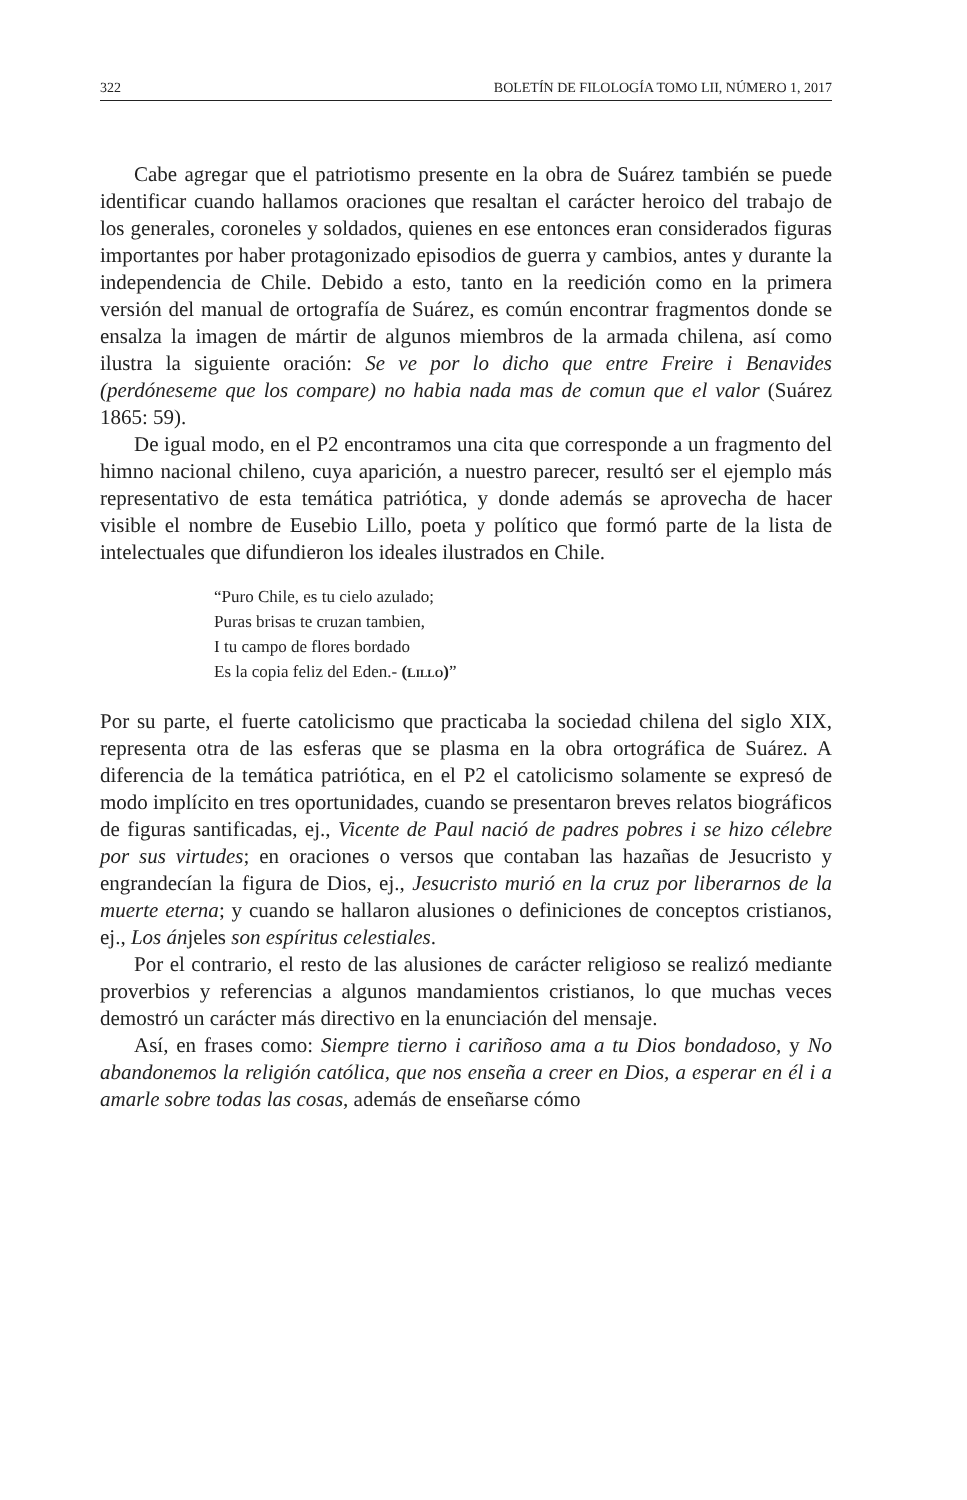322 BOLETÍN DE FILOLOGÍA TOMO LII, NÚMERO 1, 2017
Cabe agregar que el patriotismo presente en la obra de Suárez también se puede identificar cuando hallamos oraciones que resaltan el carácter heroico del trabajo de los generales, coroneles y soldados, quienes en ese entonces eran considerados figuras importantes por haber protagonizado episodios de guerra y cambios, antes y durante la independencia de Chile. Debido a esto, tanto en la reedición como en la primera versión del manual de ortografía de Suárez, es común encontrar fragmentos donde se ensalza la imagen de mártir de algunos miembros de la armada chilena, así como ilustra la siguiente oración: Se ve por lo dicho que entre Freire i Benavides (perdóneseme que los compare) no habia nada mas de comun que el valor (Suárez 1865: 59).
De igual modo, en el P2 encontramos una cita que corresponde a un fragmento del himno nacional chileno, cuya aparición, a nuestro parecer, resultó ser el ejemplo más representativo de esta temática patriótica, y donde además se aprovecha de hacer visible el nombre de Eusebio Lillo, poeta y político que formó parte de la lista de intelectuales que difundieron los ideales ilustrados en Chile.
“Puro Chile, es tu cielo azulado;
Puras brisas te cruzan tambien,
I tu campo de flores bordado
Es la copia feliz del Eden.- (LILLO)”
Por su parte, el fuerte catolicismo que practicaba la sociedad chilena del siglo XIX, representa otra de las esferas que se plasma en la obra ortográfica de Suárez. A diferencia de la temática patriótica, en el P2 el catolicismo solamente se expresó de modo implícito en tres oportunidades, cuando se presentaron breves relatos biográficos de figuras santificadas, ej., Vicente de Paul nació de padres pobres i se hizo célebre por sus virtudes; en oraciones o versos que contaban las hazañas de Jesucristo y engrandecían la figura de Dios, ej., Jesucristo murió en la cruz por liberarnos de la muerte eterna; y cuando se hallaron alusiones o definiciones de conceptos cristianos, ej., Los ánjeles son espíritus celestiales.
Por el contrario, el resto de las alusiones de carácter religioso se realizó mediante proverbios y referencias a algunos mandamientos cristianos, lo que muchas veces demostró un carácter más directivo en la enunciación del mensaje.
Así, en frases como: Siempre tierno i cariñoso ama a tu Dios bondadoso, y No abandonemos la religión católica, que nos enseña a creer en Dios, a esperar en él i a amarle sobre todas las cosas, además de enseñarse cómo